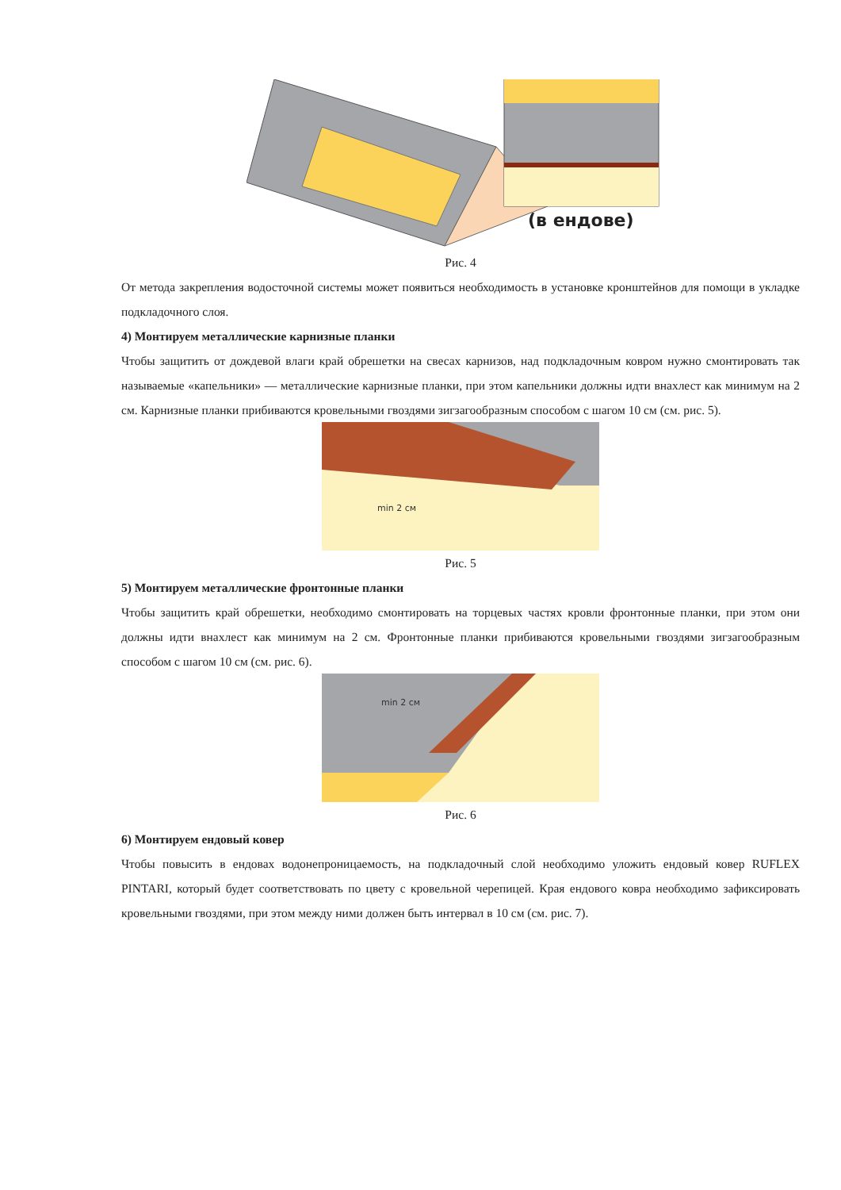(в ендове)
Рис. 4
От метода закрепления водосточной системы может появиться необходимость в установке кронштейнов для помощи в укладке подкладочного слоя.
4) Монтируем металлические карнизные планки
Чтобы защитить от дождевой влаги край обрешетки на свесах карнизов, над подкладочным ковром нужно смонтировать так называемые «капельники» — металлические карнизные планки, при этом капельники должны идти внахлест как минимум на 2 см. Карнизные планки прибиваются кровельными гвоздями зигзагообразным способом с шагом 10 см (см. рис. 5).
min 2 см
Рис. 5
5) Монтируем металлические фронтонные планки
Чтобы защитить край обрешетки, необходимо смонтировать на торцевых частях кровли фронтонные планки, при этом они должны идти внахлест как минимум на 2 см. Фронтонные планки прибиваются кровельными гвоздями зигзагообразным способом с шагом 10 см (см. рис. 6).
min 2 см
Рис. 6
6) Монтируем ендовый ковер
Чтобы повысить в ендовах водонепроницаемость, на подкладочный слой необходимо уложить ендовый ковер RUFLEX PINTARI, который будет соответствовать по цвету с кровельной черепицей. Края ендового ковра необходимо зафиксировать кровельными гвоздями, при этом между ними должен быть интервал в 10 см (см. рис. 7).